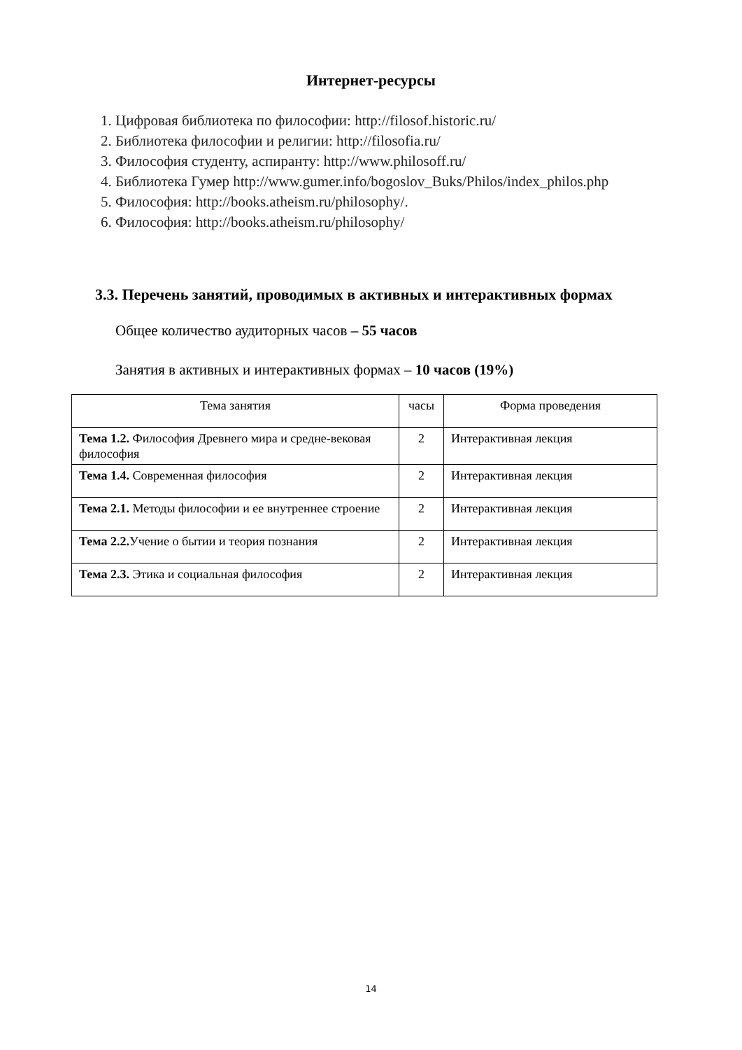Интернет-ресурсы
1. Цифровая библиотека по философии: http://filosof.historic.ru/
2. Библиотека философии и религии: http://filosofia.ru/
3. Философия студенту, аспиранту: http://www.philosoff.ru/
4. Библиотека Гумер http://www.gumer.info/bogoslov_Buks/Philos/index_philos.php
5. Философия: http://books.atheism.ru/philosophy/.
6. Философия: http://books.atheism.ru/philosophy/
3.3. Перечень занятий, проводимых в активных и интерактивных формах
Общее количество аудиторных часов – 55 часов
Занятия в активных и интерактивных формах – 10 часов (19%)
| Тема занятия | часы | Форма проведения |
| --- | --- | --- |
| Тема 1.2. Философия Древнего мира и средне-вековая философия | 2 | Интерактивная лекция |
| Тема 1.4. Современная философия | 2 | Интерактивная лекция |
| Тема 2.1. Методы философии и ее внутреннее строение | 2 | Интерактивная лекция |
| Тема 2.2. Учение о бытии и теория познания | 2 | Интерактивная лекция |
| Тема 2.3. Этика и социальная философия | 2 | Интерактивная лекция |
14